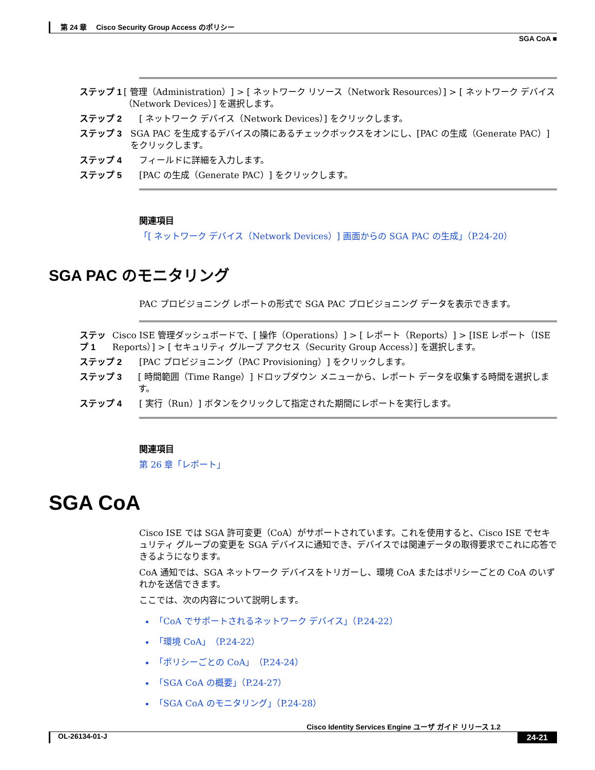第 24 章　 Cisco Security Group Access のポリシー
SGA CoA ■
ステップ 1 [ 管理（Administration）] > [ ネットワーク リソース（Network Resources）] > [ ネットワーク デバイス（Network Devices）] を選択します。
ステップ 2 [ ネットワーク デバイス（Network Devices）] をクリックします。
ステップ 3 SGA PAC を生成するデバイスの隣にあるチェックボックスをオンにし、[PAC の生成（Generate PAC）] をクリックします。
ステップ 4 フィールドに詳細を入力します。
ステップ 5 [PAC の生成（Generate PAC）] をクリックします。
関連項目
「[ ネットワーク デバイス（Network Devices）] 画面からの SGA PAC の生成」（P.24-20）
SGA PAC のモニタリング
PAC プロビジョニング レポートの形式で SGA PAC プロビジョニング データを表示できます。
ステップ 1 Cisco ISE 管理ダッシュボードで、[ 操作（Operations）] > [ レポート（Reports）] > [ISE レポート（ISE Reports）] > [ セキュリティ グループ アクセス（Security Group Access）] を選択します。
ステップ 2 [PAC プロビジョニング（PAC Provisioning）] をクリックします。
ステップ 3 [ 時間範囲（Time Range）] ドロップダウン メニューから、レポート データを収集する時間を選択します。
ステップ 4 [ 実行（Run）] ボタンをクリックして指定された期間にレポートを実行します。
関連項目
第 26 章「レポート」
SGA CoA
Cisco ISE では SGA 許可変更（CoA）がサポートされています。これを使用すると、Cisco ISE でセキュリティ グループの変更を SGA デバイスに通知でき、デバイスでは関連データの取得要求でこれに応答できるようになります。
CoA 通知では、SGA ネットワーク デバイスをトリガーし、環境 CoA またはポリシーごとの CoA のいずれかを送信できます。
ここでは、次の内容について説明します。
「CoA でサポートされるネットワーク デバイス」（P.24-22）
「環境 CoA」（P.24-22）
「ポリシーごとの CoA」（P.24-24）
「SGA CoA の概要」（P.24-27）
「SGA CoA のモニタリング」（P.24-28）
Cisco Identity Services Engine ユーザ ガイド リリース 1.2
OL-26134-01-J 24-21